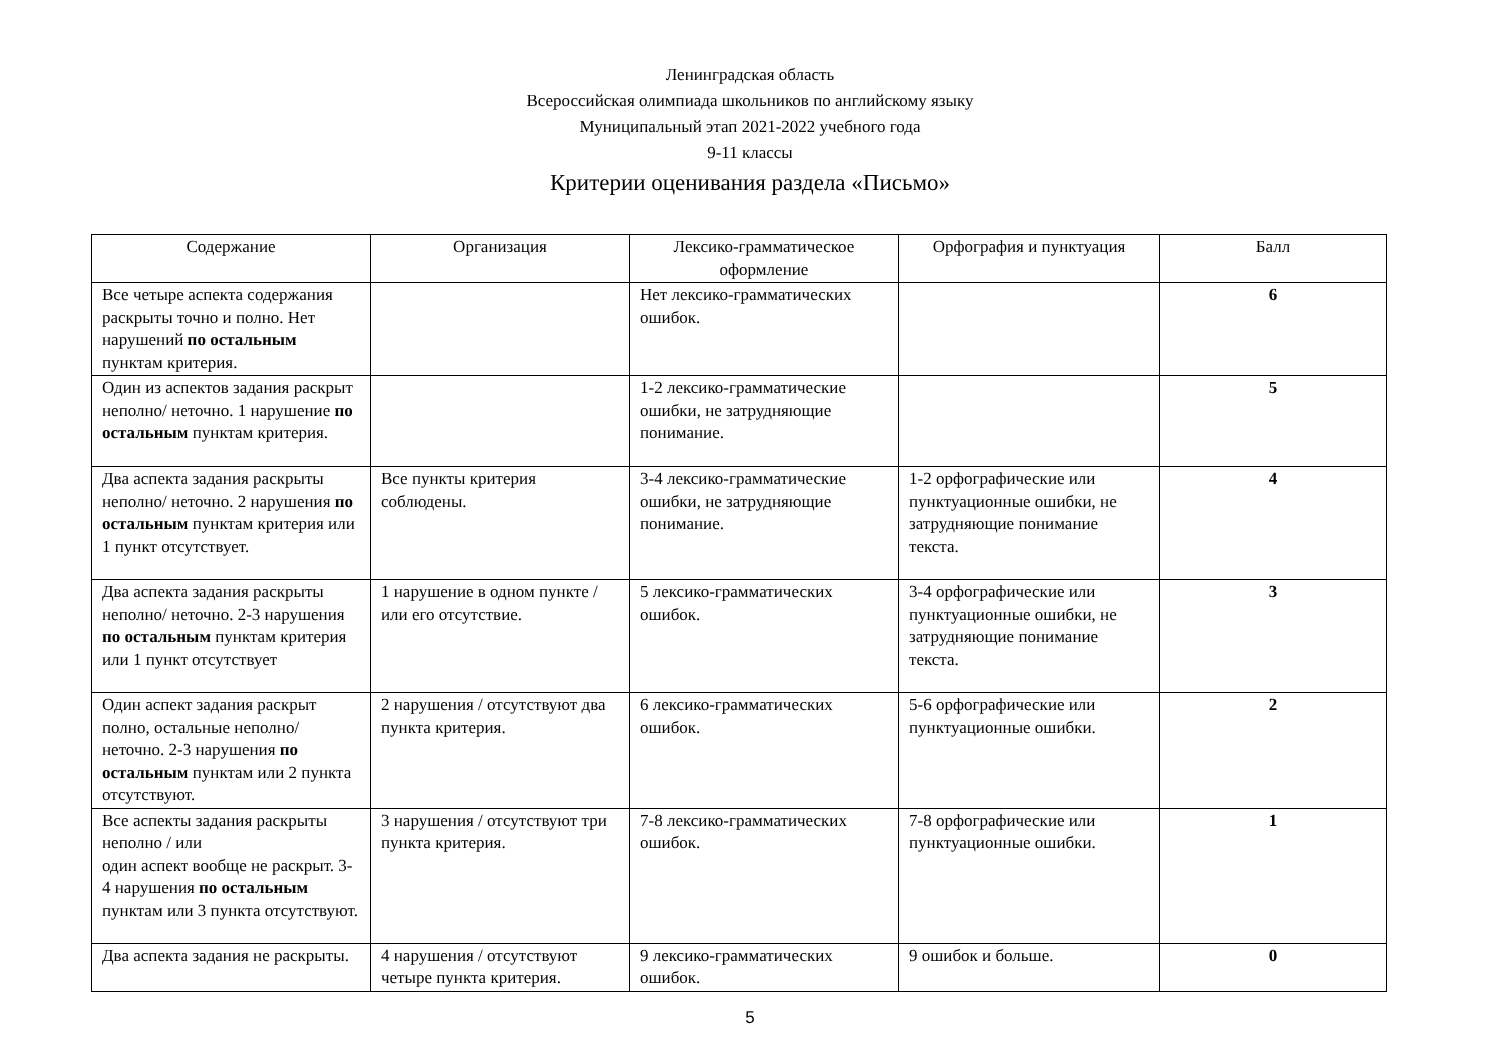Ленинградская область
Всероссийская олимпиада школьников по английскому языку
Муниципальный этап 2021-2022 учебного года
9-11 классы
Критерии оценивания раздела «Письмо»
| Содержание | Организация | Лексико-грамматическое оформление | Орфография и пунктуация | Балл |
| --- | --- | --- | --- | --- |
| Все четыре аспекта содержания раскрыты точно и полно. Нет нарушений по остальным пунктам критерия. | | Нет лексико-грамматических ошибок. | | 6 |
| Один из аспектов задания раскрыт неполно/ неточно. 1 нарушение по остальным пунктам критерия. | | 1-2 лексико-грамматические ошибки, не затрудняющие понимание. | | 5 |
| Два аспекта задания раскрыты неполно/ неточно. 2 нарушения по остальным пунктам критерия или 1 пункт отсутствует. | Все пункты критерия соблюдены. | 3-4 лексико-грамматические ошибки, не затрудняющие понимание. | 1-2 орфографические или пунктуационные ошибки, не затрудняющие понимание текста. | 4 |
| Два аспекта задания раскрыты неполно/ неточно. 2-3 нарушения по остальным пунктам критерия или 1 пункт отсутствует | 1 нарушение в одном пункте / или его отсутствие. | 5 лексико-грамматических ошибок. | 3-4 орфографические или пунктуационные ошибки, не затрудняющие понимание текста. | 3 |
| Один аспект задания раскрыт полно, остальные неполно/ неточно. 2-3 нарушения по остальным пунктам или 2 пункта отсутствуют. | 2 нарушения / отсутствуют два пункта критерия. | 6 лексико-грамматических ошибок. | 5-6 орфографические или пунктуационные ошибки. | 2 |
| Все аспекты задания раскрыты неполно / или один аспект вообще не раскрыт. 3-4 нарушения по остальным пунктам или 3 пункта отсутствуют. | 3 нарушения / отсутствуют три пункта критерия. | 7-8 лексико-грамматических ошибок. | 7-8 орфографические или пунктуационные ошибки. | 1 |
| Два аспекта задания не раскрыты. | 4 нарушения / отсутствуют четыре пункта критерия. | 9 лексико-грамматических ошибок. | 9 ошибок и больше. | 0 |
5